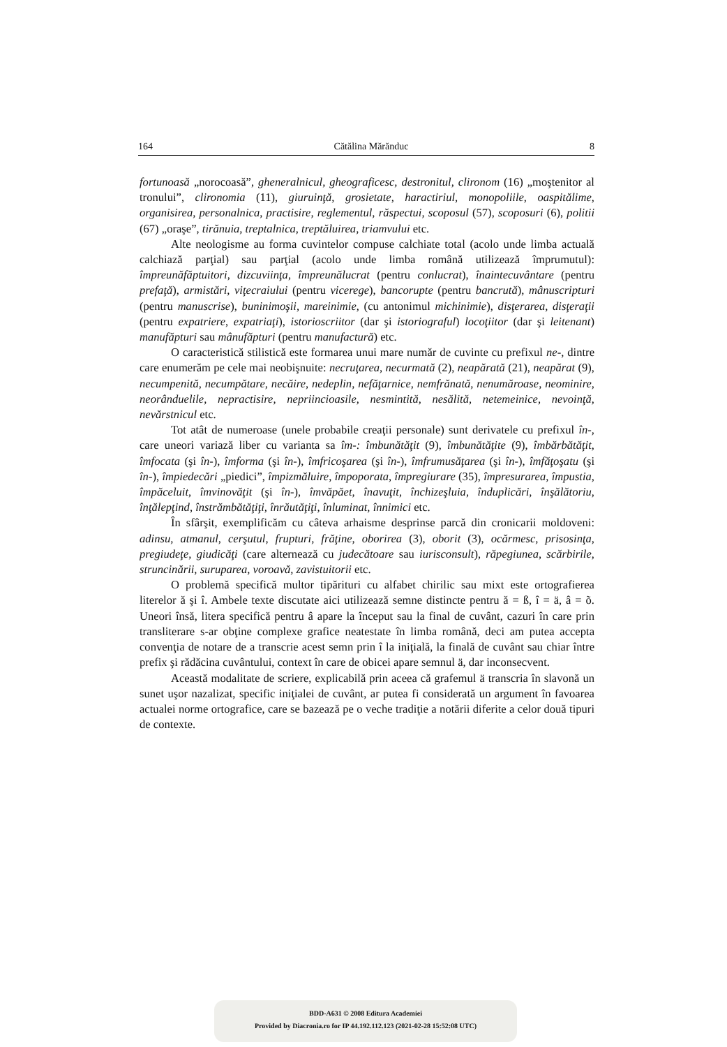164 Cătălina Mărănduc 8
fortunoasă „norocoasă”, gheneralnicul, gheograficesc, destronitul, clironom (16) „moştenitor al tronului”, clironomia (11), giuruinţă, grosietate, haractiriul, monopoliile, oaspitălime, organisirea, personalnica, practisire, reglementul, răspectui, scoposul (57), scoposuri (6), politii (67) „oraşe”, tirănuia, treptalnica, treptăluirea, triamvului etc.
Alte neologisme au forma cuvintelor compuse calchiate total (acolo unde limba actuală calchiază parţial) sau parţial (acolo unde limba română utilizează împrumutul): împreunăfăptuitori, dizcuviinţa, împreunălucrat (pentru conlucrat), înaintecuvântare (pentru prefaţă), armistări, viţecraiului (pentru vicerege), bancorupte (pentru bancrută), mânuscripturi (pentru manuscrise), buninimoşii, mareinimie, (cu antonimul michinimie), disţerarea, disţeraţii (pentru expatriere, expatriaţi), istorioscriitor (dar şi istoriograful) locoţiitor (dar şi leitenant) manufăpturi sau mânufăpturi (pentru manufactură) etc.
O caracteristică stilistică este formarea unui mare număr de cuvinte cu prefixul ne-, dintre care enumerăm pe cele mai neobişnuite: necruţarea, necurmată (2), neapărată (21), neapărat (9), necumpenită, necumpătare, necăire, nedeplin, nefăţarnice, nemfrănată, nenumăroase, neominire, neorânduelile, nepractisire, nepriincioasile, nesmintită, nesălită, netemeinice, nevoinţă, nevărstnicul etc.
Tot atât de numeroase (unele probabile creaţii personale) sunt derivatele cu prefixul în-, care uneori variază liber cu varianta sa îm-: îmbunătăţit (9), îmbunătăţite (9), îmbărbătăţit, îmfocata (şi în-), îmforma (şi în-), îmfricoşarea (şi în-), îmfrumusăţarea (şi în-), îmfăţoşatu (şi în-), împiedecări „piedici”, împizmăluire, împoporata, împregiurare (35), împresurarea, împustia, împăceluit, îmvinovăţit (şi în-), îmvăpăet, înavuţit, închizeşluia, înduplicări, înşălătoriu, înţălepţind, înstrămbătăţiţi, înrăutăţiţi, înluminat, înnimici etc.
În sfârşit, exemplificăm cu câteva arhaisme desprinse parcă din cronicarii moldoveni: adinsu, atmanul, cerşutul, frupturi, frăţine, oborirea (3), oborit (3), ocărmesc, prisosinţa, pregiudeţe, giudicăţi (care alternează cu judecătoare sau iurisconsult), răpegiunea, scărbirile, struncinării, suruparea, voroavă, zavistuitorii etc.
O problemă specifică multor tipărituri cu alfabet chirilic sau mixt este ortografierea literelor ă şi î. Ambele texte discutate aici utilizează semne distincte pentru ă = ß, î = ä, â = õ. Uneori însă, litera specifică pentru â apare la început sau la final de cuvânt, cazuri în care prin transliterare s-ar obţine complexe grafice neatestate în limba română, deci am putea accepta convenţia de notare de a transcrie acest semn prin î la iniţială, la finală de cuvânt sau chiar între prefix şi rădăcina cuvântului, context în care de obicei apare semnul ä, dar inconsecvent.
Această modalitate de scriere, explicabilă prin aceea că grafemul ä transcria în slavonă un sunet uşor nazalizat, specific iniţialei de cuvânt, ar putea fi considerată un argument în favoarea actualei norme ortografice, care se bazează pe o veche tradiţie a notării diferite a celor două tipuri de contexte.
BDD-A631 © 2008 Editura Academiei
Provided by Diacronia.ro for IP 44.192.112.123 (2021-02-28 15:52:08 UTC)